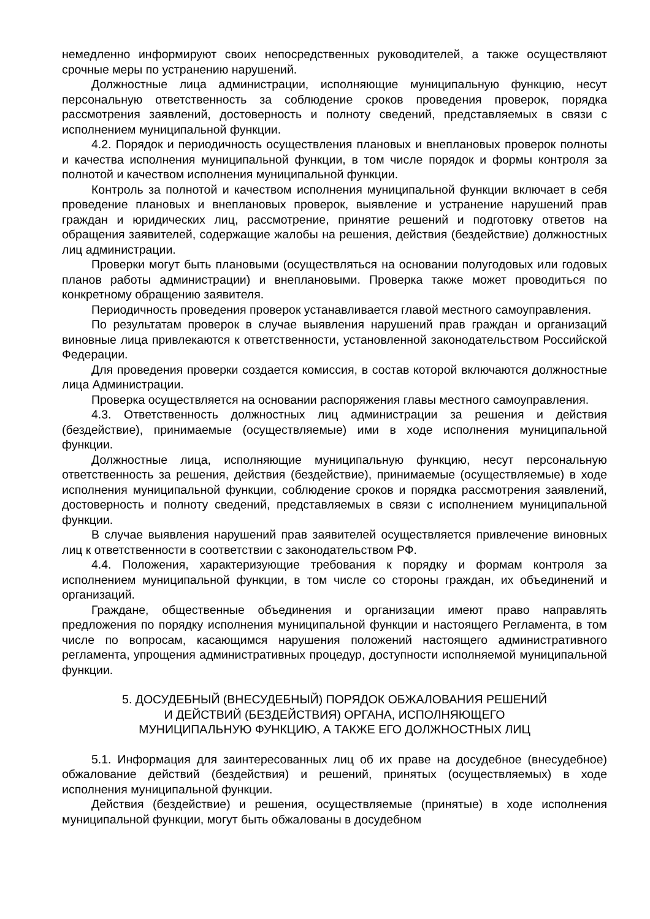немедленно информируют своих непосредственных руководителей, а также осуществляют срочные меры по устранению нарушений.
Должностные лица администрации, исполняющие муниципальную функцию, несут персональную ответственность за соблюдение сроков проведения проверок, порядка рассмотрения заявлений, достоверность и полноту сведений, представляемых в связи с исполнением муниципальной функции.
4.2. Порядок и периодичность осуществления плановых и внеплановых проверок полноты и качества исполнения муниципальной функции, в том числе порядок и формы контроля за полнотой и качеством исполнения муниципальной функции.
Контроль за полнотой и качеством исполнения муниципальной функции включает в себя проведение плановых и внеплановых проверок, выявление и устранение нарушений прав граждан и юридических лиц, рассмотрение, принятие решений и подготовку ответов на обращения заявителей, содержащие жалобы на решения, действия (бездействие) должностных лиц администрации.
Проверки могут быть плановыми (осуществляться на основании полугодовых или годовых планов работы администрации) и внеплановыми. Проверка также может проводиться по конкретному обращению заявителя.
Периодичность проведения проверок устанавливается главой местного самоуправления.
По результатам проверок в случае выявления нарушений прав граждан и организаций виновные лица привлекаются к ответственности, установленной законодательством Российской Федерации.
Для проведения проверки создается комиссия, в состав которой включаются должностные лица Администрации.
Проверка осуществляется на основании распоряжения главы местного самоуправления.
4.3. Ответственность должностных лиц администрации за решения и действия (бездействие), принимаемые (осуществляемые) ими в ходе исполнения муниципальной функции.
Должностные лица, исполняющие муниципальную функцию, несут персональную ответственность за решения, действия (бездействие), принимаемые (осуществляемые) в ходе исполнения муниципальной функции, соблюдение сроков и порядка рассмотрения заявлений, достоверность и полноту сведений, представляемых в связи с исполнением муниципальной функции.
В случае выявления нарушений прав заявителей осуществляется привлечение виновных лиц к ответственности в соответствии с законодательством РФ.
4.4. Положения, характеризующие требования к порядку и формам контроля за исполнением муниципальной функции, в том числе со стороны граждан, их объединений и организаций.
Граждане, общественные объединения и организации имеют право направлять предложения по порядку исполнения муниципальной функции и настоящего Регламента, в том числе по вопросам, касающимся нарушения положений настоящего административного регламента, упрощения административных процедур, доступности исполняемой муниципальной функции.
5. ДОСУДЕБНЫЙ (ВНЕСУДЕБНЫЙ) ПОРЯДОК ОБЖАЛОВАНИЯ РЕШЕНИЙ
И ДЕЙСТВИЙ (БЕЗДЕЙСТВИЯ) ОРГАНА, ИСПОЛНЯЮЩЕГО
МУНИЦИПАЛЬНУЮ ФУНКЦИЮ, А ТАКЖЕ ЕГО ДОЛЖНОСТНЫХ ЛИЦ
5.1. Информация для заинтересованных лиц об их праве на досудебное (внесудебное) обжалование действий (бездействия) и решений, принятых (осуществляемых) в ходе исполнения муниципальной функции.
Действия (бездействие) и решения, осуществляемые (принятые) в ходе исполнения муниципальной функции, могут быть обжалованы в досудебном